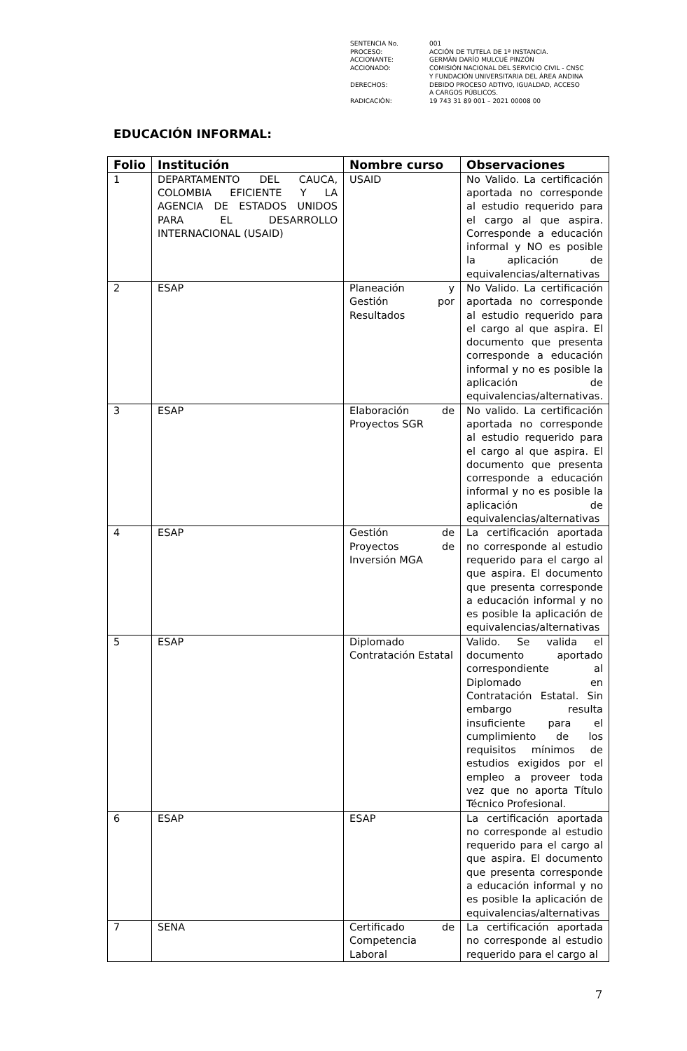| SENTENCIA No. | 001 |
| PROCESO: | ACCIÓN DE TUTELA DE 1ª INSTANCIA. |
| ACCIONANTE: | GERMÁN DARÍO MULCUÉ PINZÓN |
| ACCIONADO: | COMISIÓN NACIONAL DEL SERVICIO CIVIL - CNSC Y FUNDACIÓN UNIVERSITARIA DEL ÁREA ANDINA |
| DERECHOS: | DEBIDO PROCESO ADTIVO, IGUALDAD, ACCESO A CARGOS PÚBLICOS. |
| RADICACIÓN: | 19 743 31 89 001 – 2021 00008 00 |
EDUCACIÓN INFORMAL:
| Folio | Institución | Nombre curso | Observaciones |
| --- | --- | --- | --- |
| 1 | DEPARTAMENTO DEL CAUCA, COLOMBIA EFICIENTE Y LA AGENCIA DE ESTADOS UNIDOS PARA EL DESARROLLO INTERNACIONAL (USAID) | USAID | No Valido. La certificación aportada no corresponde al estudio requerido para el cargo al que aspira. Corresponde a educación informal y NO es posible la aplicación de equivalencias/alternativas |
| 2 | ESAP | Planeación y Gestión por Resultados | No Valido. La certificación aportada no corresponde al estudio requerido para el cargo al que aspira. El documento que presenta corresponde a educación informal y no es posible la aplicación de equivalencias/alternativas. |
| 3 | ESAP | Elaboración de Proyectos SGR | No valido. La certificación aportada no corresponde al estudio requerido para el cargo al que aspira. El documento que presenta corresponde a educación informal y no es posible la aplicación de equivalencias/alternativas |
| 4 | ESAP | Gestión de Proyectos de Inversión MGA | La certificación aportada no corresponde al estudio requerido para el cargo al que aspira. El documento que presenta corresponde a educación informal y no es posible la aplicación de equivalencias/alternativas |
| 5 | ESAP | Diplomado Contratación Estatal | Valido. Se valida el documento aportado correspondiente al Diplomado en Contratación Estatal. Sin embargo resulta insuficiente para el cumplimiento de los requisitos mínimos de estudios exigidos por el empleo a proveer toda vez que no aporta Título Técnico Profesional. |
| 6 | ESAP | ESAP | La certificación aportada no corresponde al estudio requerido para el cargo al que aspira. El documento que presenta corresponde a educación informal y no es posible la aplicación de equivalencias/alternativas |
| 7 | SENA | Certificado de Competencia Laboral | La certificación aportada no corresponde al estudio requerido para el cargo al |
7